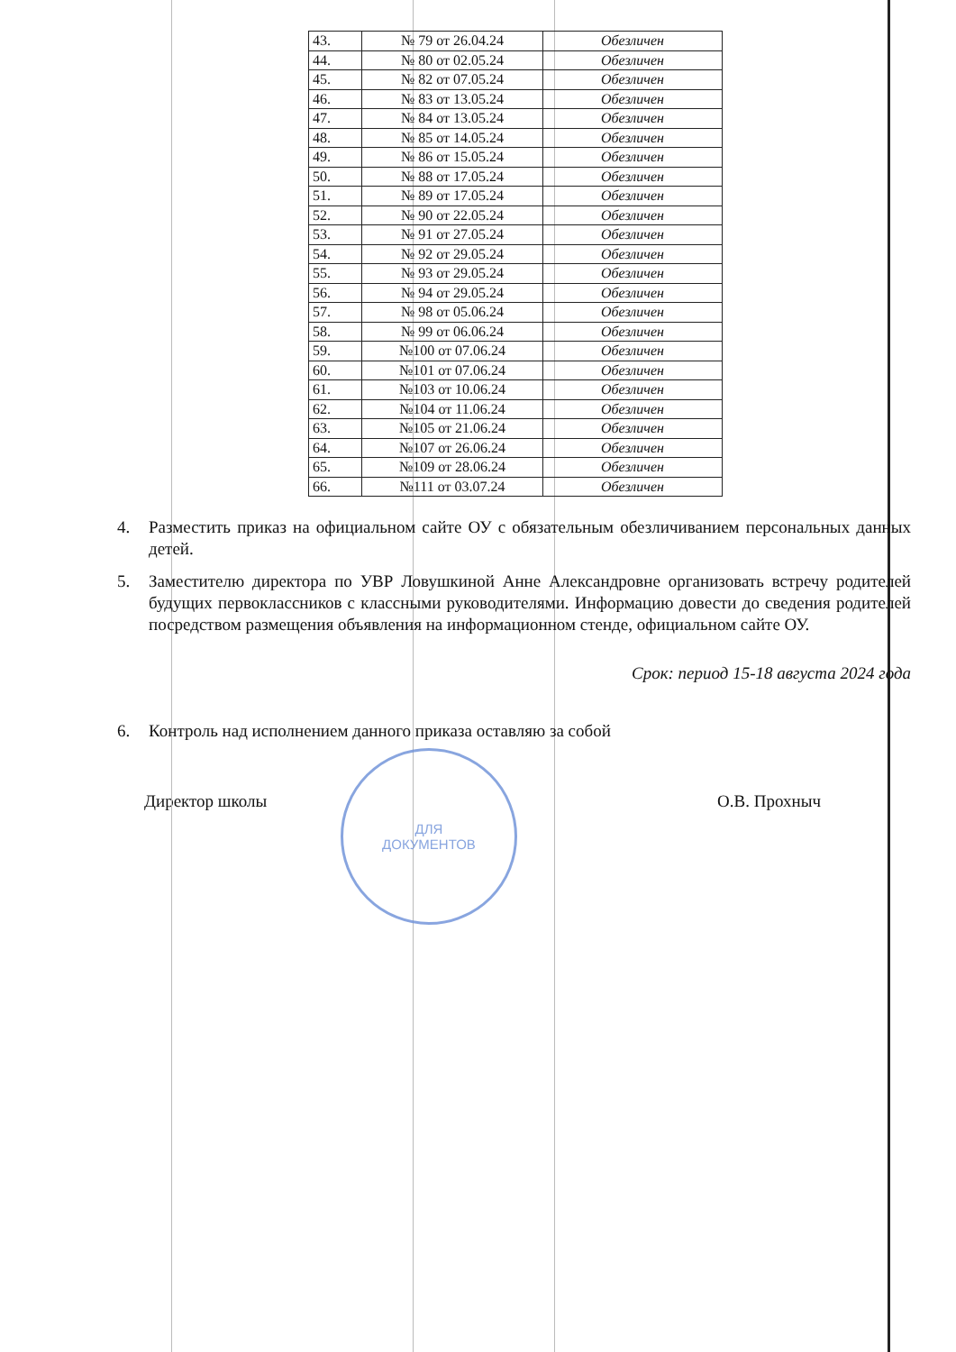| 43. | № 79 от 26.04.24 | Обезличен |
| 44. | № 80 от 02.05.24 | Обезличен |
| 45. | № 82 от 07.05.24 | Обезличен |
| 46. | № 83 от 13.05.24 | Обезличен |
| 47. | № 84 от 13.05.24 | Обезличен |
| 48. | № 85 от 14.05.24 | Обезличен |
| 49. | № 86 от 15.05.24 | Обезличен |
| 50. | № 88 от 17.05.24 | Обезличен |
| 51. | № 89 от 17.05.24 | Обезличен |
| 52. | № 90 от 22.05.24 | Обезличен |
| 53. | № 91 от 27.05.24 | Обезличен |
| 54. | № 92 от 29.05.24 | Обезличен |
| 55. | № 93 от 29.05.24 | Обезличен |
| 56. | № 94 от 29.05.24 | Обезличен |
| 57. | № 98 от 05.06.24 | Обезличен |
| 58. | № 99 от 06.06.24 | Обезличен |
| 59. | №100 от 07.06.24 | Обезличен |
| 60. | №101 от 07.06.24 | Обезличен |
| 61. | №103 от 10.06.24 | Обезличен |
| 62. | №104 от 11.06.24 | Обезличен |
| 63. | №105 от 21.06.24 | Обезличен |
| 64. | №107 от 26.06.24 | Обезличен |
| 65. | №109 от 28.06.24 | Обезличен |
| 66. | №111 от 03.07.24 | Обезличен |
4. Разместить приказ на официальном сайте ОУ с обязательным обезличиванием персональных данных детей.
5. Заместителю директора по УВР Ловушкиной Анне Александровне организовать встречу родителей будущих первоклассников с классными руководителями. Информацию довести до сведения родителей посредством размещения объявления на информационном стенде, официальном сайте ОУ.
Срок: период 15-18 августа 2024 года
6. Контроль над исполнением данного приказа оставляю за собой
Директор школы О.В. Прохныч
ДЛЯ
ДОКУМЕНТОВ